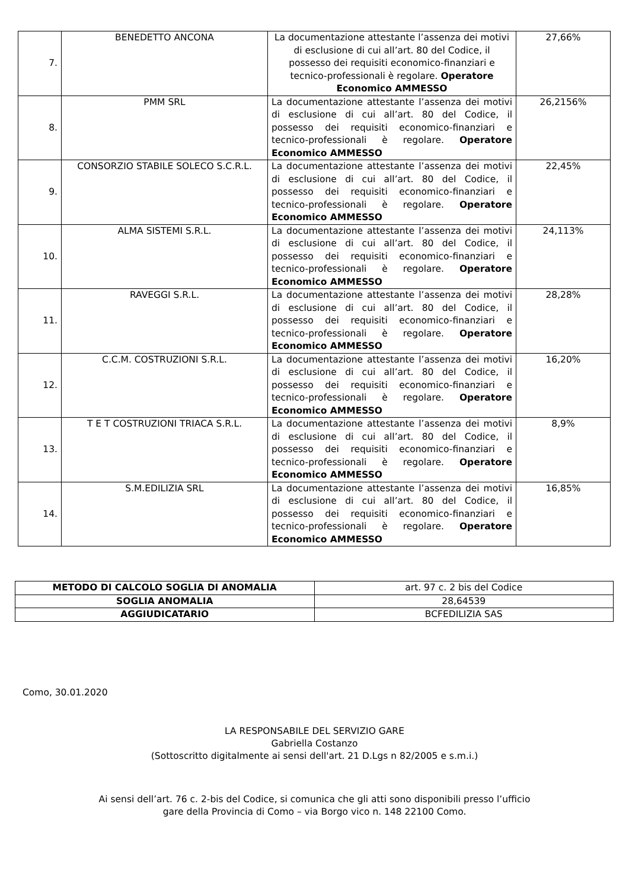| 7. | BENEDETTO ANCONA | La documentazione attestante l’assenza dei motivi di esclusione di cui all’art. 80 del Codice, il possesso dei requisiti economico-finanziari e tecnico-professionali è regolare. Operatore Economico AMMESSO | 27,66% |
| 8. | PMM SRL | La documentazione attestante l’assenza dei motivi di esclusione di cui all’art. 80 del Codice, il possesso dei requisiti economico-finanziari e tecnico-professionali è regolare. Operatore Economico AMMESSO | 26,2156% |
| 9. | CONSORZIO STABILE SOLECO S.C.R.L. | La documentazione attestante l’assenza dei motivi di esclusione di cui all’art. 80 del Codice, il possesso dei requisiti economico-finanziari e tecnico-professionali è regolare. Operatore Economico AMMESSO | 22,45% |
| 10. | ALMA SISTEMI S.R.L. | La documentazione attestante l’assenza dei motivi di esclusione di cui all’art. 80 del Codice, il possesso dei requisiti economico-finanziari e tecnico-professionali è regolare. Operatore Economico AMMESSO | 24,113% |
| 11. | RAVEGGI S.R.L. | La documentazione attestante l’assenza dei motivi di esclusione di cui all’art. 80 del Codice, il possesso dei requisiti economico-finanziari e tecnico-professionali è regolare. Operatore Economico AMMESSO | 28,28% |
| 12. | C.C.M. COSTRUZIONI S.R.L. | La documentazione attestante l’assenza dei motivi di esclusione di cui all’art. 80 del Codice, il possesso dei requisiti economico-finanziari e tecnico-professionali è regolare. Operatore Economico AMMESSO | 16,20% |
| 13. | T E T COSTRUZIONI TRIACA S.R.L. | La documentazione attestante l’assenza dei motivi di esclusione di cui all’art. 80 del Codice, il possesso dei requisiti economico-finanziari e tecnico-professionali è regolare. Operatore Economico AMMESSO | 8,9% |
| 14. | S.M.EDILIZIA SRL | La documentazione attestante l’assenza dei motivi di esclusione di cui all’art. 80 del Codice, il possesso dei requisiti economico-finanziari e tecnico-professionali è regolare. Operatore Economico AMMESSO | 16,85% |
| METODO DI CALCOLO SOGLIA DI ANOMALIA | art. 97 c. 2 bis del Codice |
| SOGLIA ANOMALIA | 28,64539 |
| AGGIUDICATARIO | BCFEDILIZIA SAS |
Como, 30.01.2020
LA RESPONSABILE DEL SERVIZIO GARE
Gabriella Costanzo
(Sottoscritto digitalmente ai sensi dell'art. 21 D.Lgs n 82/2005 e s.m.i.)
Ai sensi dell’art. 76 c. 2-bis del Codice, si comunica che gli atti sono disponibili presso l’ufficio
gare della Provincia di Como – via Borgo vico n. 148 22100 Como.